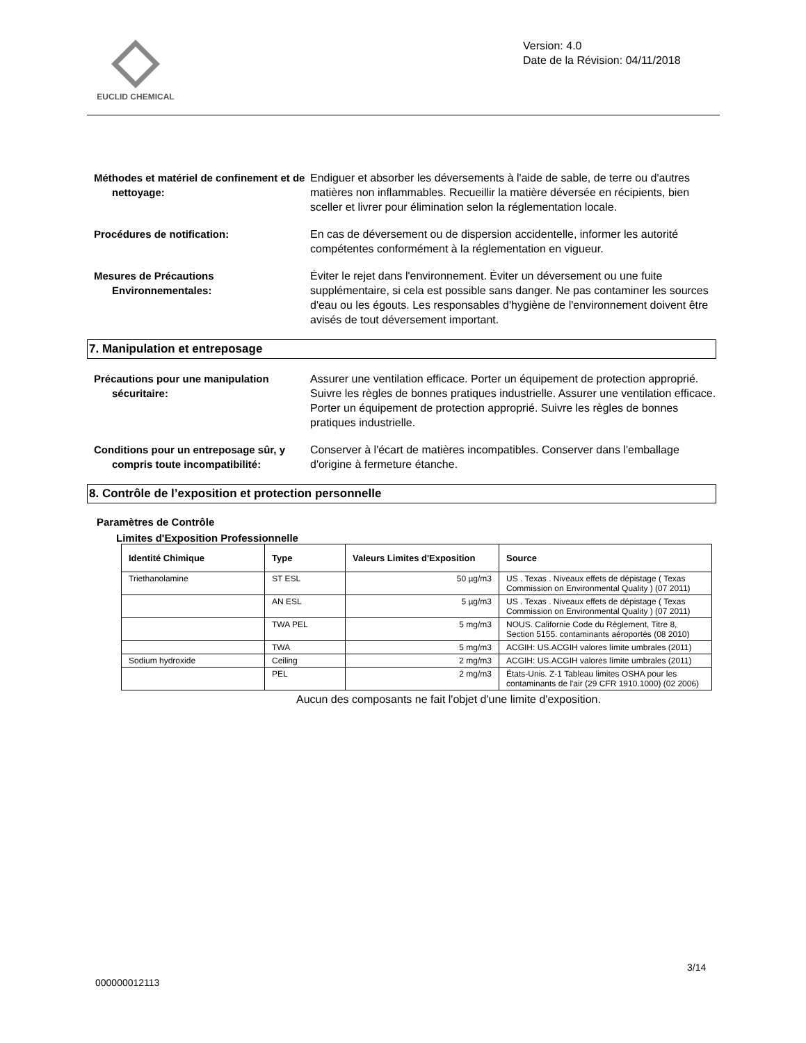EUCLID CHEMICAL
Version: 4.0
Date de la Révision: 04/11/2018
Méthodes et matériel de confinement et de nettoyage:
Endiguer et absorber les déversements à l'aide de sable, de terre ou d'autres matières non inflammables. Recueillir la matière déversée en récipients, bien sceller et livrer pour élimination selon la réglementation locale.
Procédures de notification: En cas de déversement ou de dispersion accidentelle, informer les autorité compétentes conformément à la réglementation en vigueur.
Mesures de Précautions Environnementales:
Éviter le rejet dans l'environnement. Éviter un déversement ou une fuite supplémentaire, si cela est possible sans danger. Ne pas contaminer les sources d'eau ou les égouts. Les responsables d'hygiène de l'environnement doivent être avisés de tout déversement important.
7. Manipulation et entreposage
Précautions pour une manipulation sécuritaire:
Assurer une ventilation efficace. Porter un équipement de protection approprié. Suivre les règles de bonnes pratiques industrielle. Assurer une ventilation efficace. Porter un équipement de protection approprié. Suivre les règles de bonnes pratiques industrielle.
Conditions pour un entreposage sûr, y compris toute incompatibilité:
Conserver à l'écart de matières incompatibles. Conserver dans l'emballage d'origine à fermeture étanche.
8. Contrôle de l’exposition et protection personnelle
Paramètres de Contrôle
Limites d'Exposition Professionnelle
| Identité Chimique | Type | Valeurs Limites d'Exposition | Source |
| --- | --- | --- | --- |
| Triethanolamine | ST ESL | 50 µg/m3 | US . Texas . Niveaux effets de dépistage ( Texas Commission on Environmental Quality ) (07 2011) |
| | AN ESL | 5 µg/m3 | US . Texas . Niveaux effets de dépistage ( Texas Commission on Environmental Quality ) (07 2011) |
| | TWA PEL | 5 mg/m3 | NOUS. Californie Code du Règlement, Titre 8, Section 5155. contaminants aéroportés (08 2010) |
| | TWA | 5 mg/m3 | ACGIH: US.ACGIH valores límite umbrales (2011) |
| Sodium hydroxide | Ceiling | 2 mg/m3 | ACGIH: US.ACGIH valores límite umbrales (2011) |
| | PEL | 2 mg/m3 | États-Unis. Z-1 Tableau limites OSHA pour les contaminants de l'air (29 CFR 1910.1000) (02 2006) |
Aucun des composants ne fait l'objet d'une limite d'exposition.
3/14
000000012113